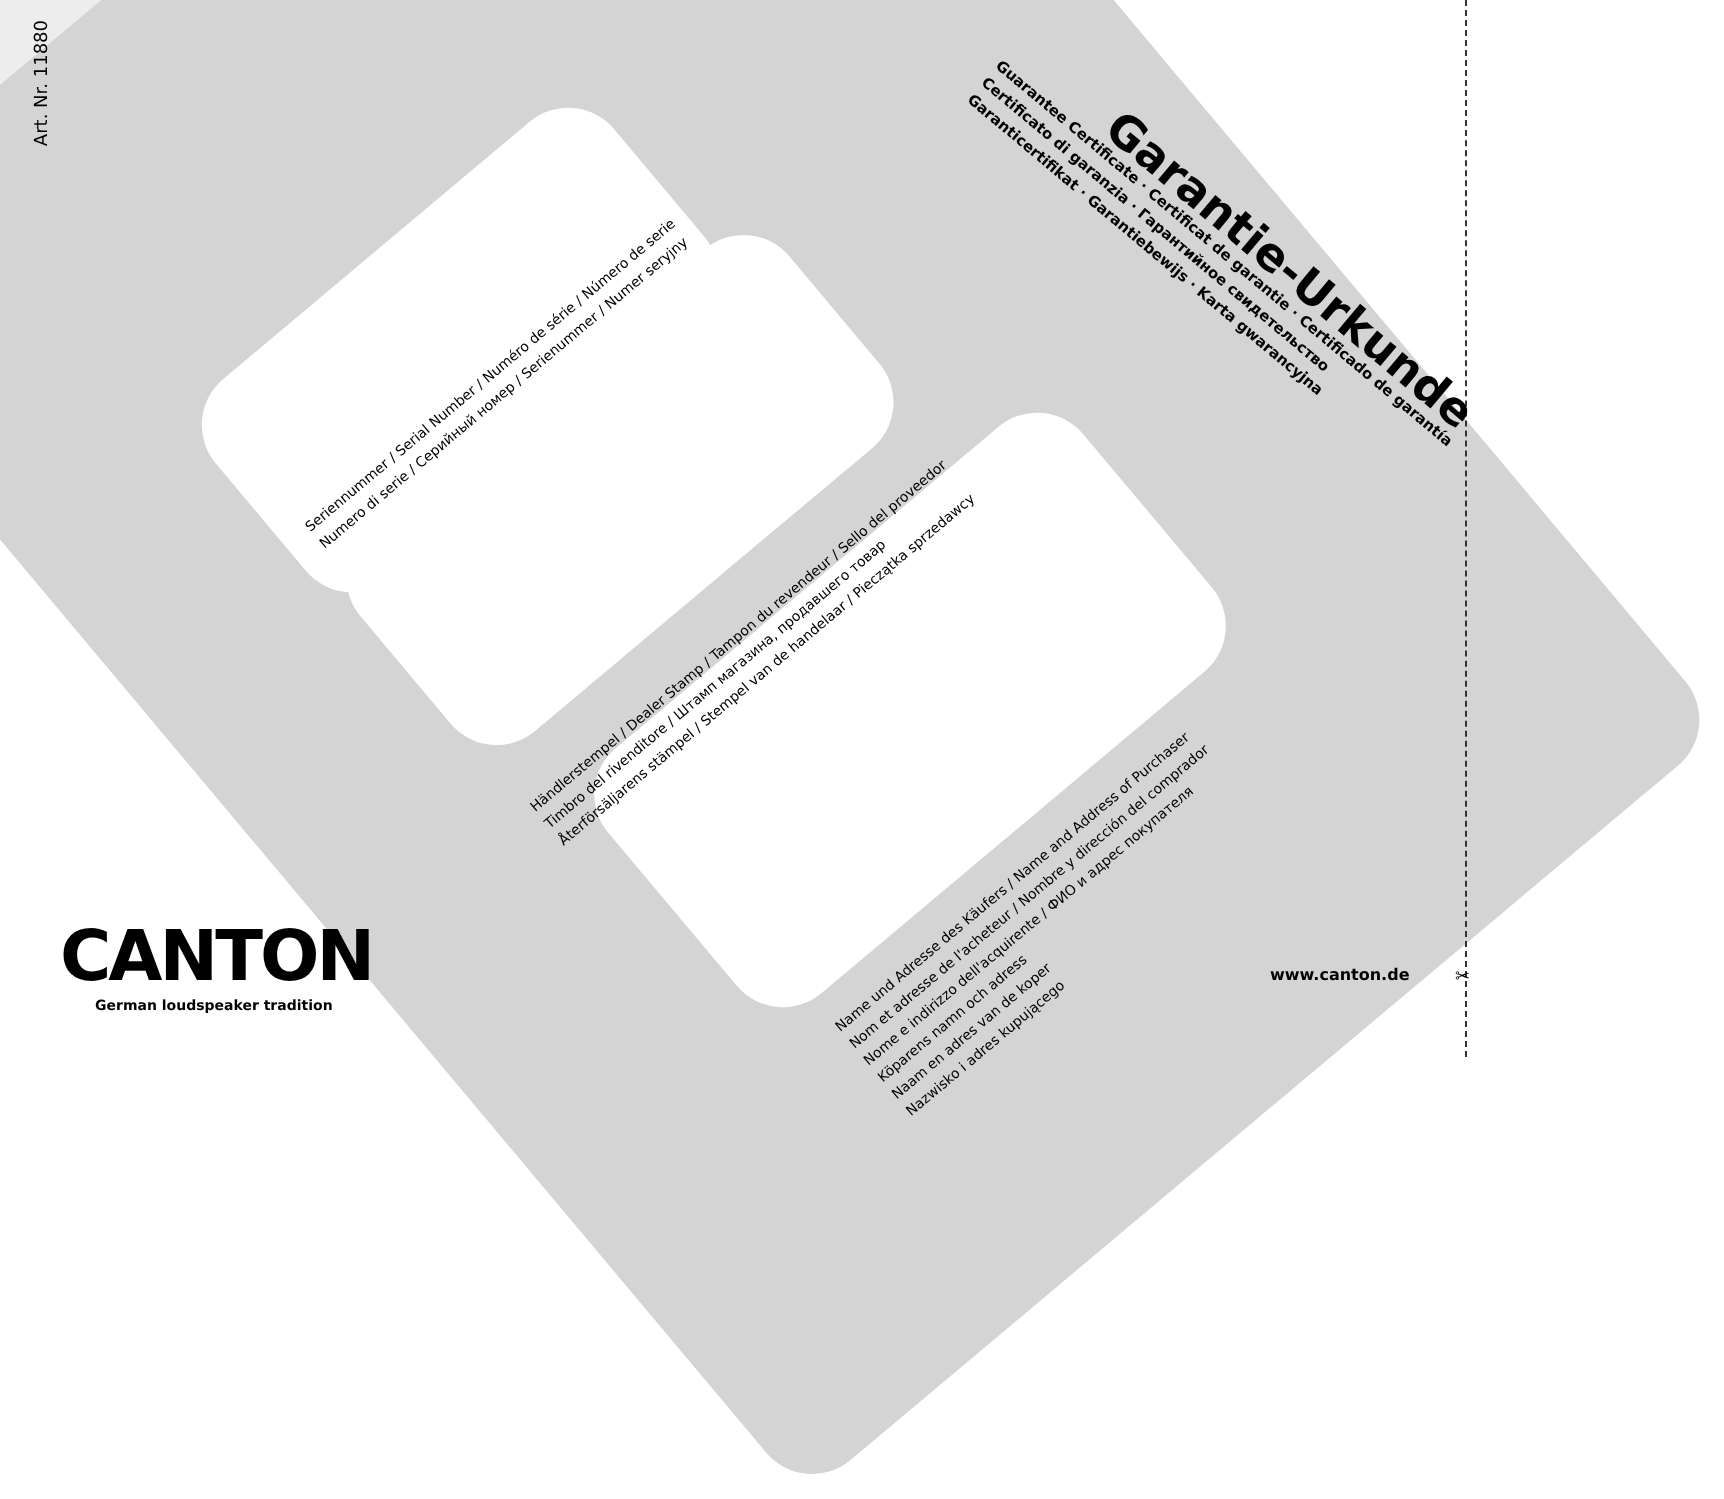Art. Nr. 11880
Garantie-Urkunde
Guarantee Certificate · Certificat de garantie · Certificado de garantía
Certificato di garanzia · Гарантийное свидетельство
Garanticertifikat · Garantiebewijs · Karta gwarancyjna
Seriennummer / Serial Number / Numéro de série / Número de serie
Numero di serie / Серийный номер / Serienummer / Numer seryjny
Händlerstempel / Dealer Stamp / Tampon du revendeur / Sello del proveedor
Timbro del rivenditore / Штамп магазина, продавшего товар
Återförsäljarens stämpel / Stempel van de handelaar / Pieczątka sprzedawcy
Name und Adresse des Käufers / Name and Address of Purchaser
Nom et adresse de l'acheteur / Nombre y dirección del comprador
Nome e indirizzo dell'acquirente / ФИО и адрес покупателя
Köparens namn och adress
Naam en adres van de koper
Nazwisko i adres kupującego
CANTON
German loudspeaker tradition
www.canton.de ✂